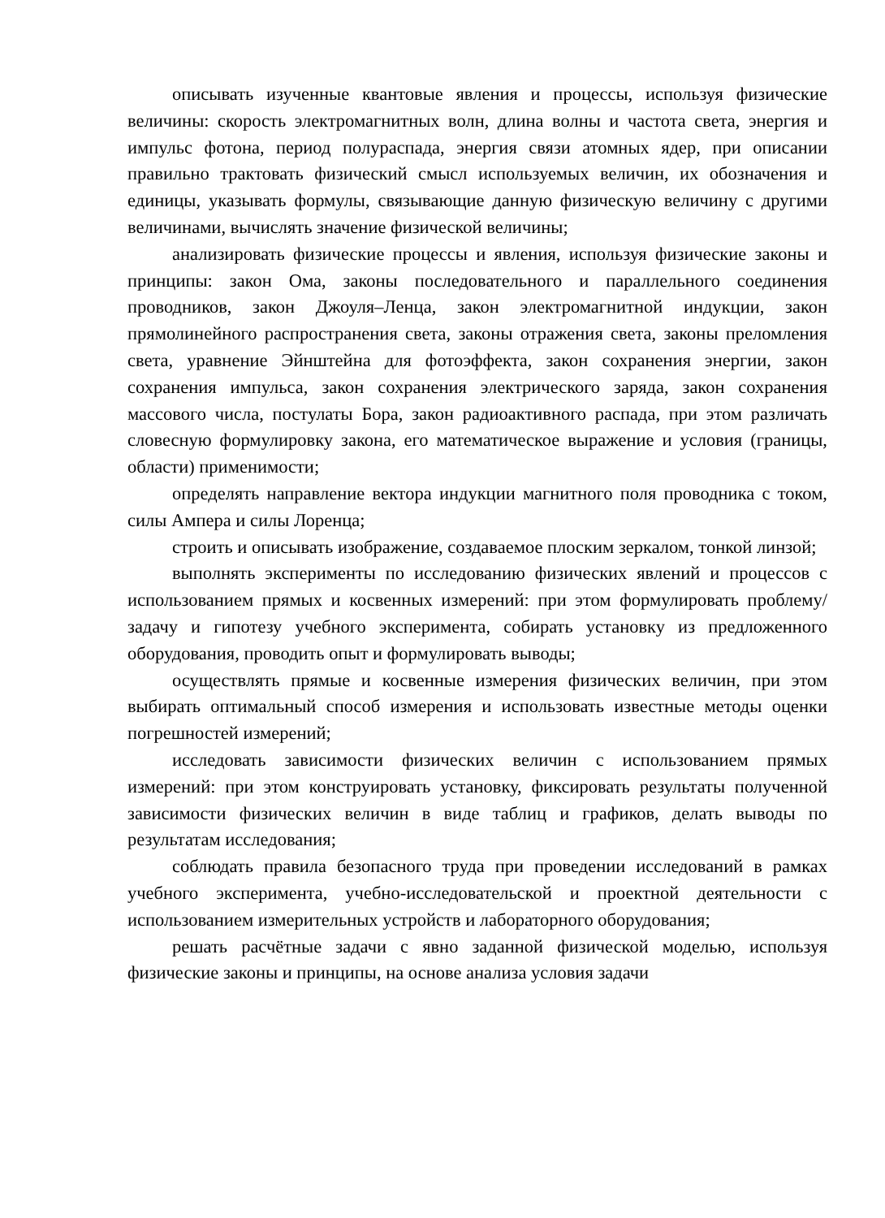описывать изученные квантовые явления и процессы, используя физические величины: скорость электромагнитных волн, длина волны и частота света, энергия и импульс фотона, период полураспада, энергия связи атомных ядер, при описании правильно трактовать физический смысл используемых величин, их обозначения и единицы, указывать формулы, связывающие данную физическую величину с другими величинами, вычислять значение физической величины;
анализировать физические процессы и явления, используя физические законы и принципы: закон Ома, законы последовательного и параллельного соединения проводников, закон Джоуля–Ленца, закон электромагнитной индукции, закон прямолинейного распространения света, законы отражения света, законы преломления света, уравнение Эйнштейна для фотоэффекта, закон сохранения энергии, закон сохранения импульса, закон сохранения электрического заряда, закон сохранения массового числа, постулаты Бора, закон радиоактивного распада, при этом различать словесную формулировку закона, его математическое выражение и условия (границы, области) применимости;
определять направление вектора индукции магнитного поля проводника с током, силы Ампера и силы Лоренца;
строить и описывать изображение, создаваемое плоским зеркалом, тонкой линзой;
выполнять эксперименты по исследованию физических явлений и процессов с использованием прямых и косвенных измерений: при этом формулировать проблему/задачу и гипотезу учебного эксперимента, собирать установку из предложенного оборудования, проводить опыт и формулировать выводы;
осуществлять прямые и косвенные измерения физических величин, при этом выбирать оптимальный способ измерения и использовать известные методы оценки погрешностей измерений;
исследовать зависимости физических величин с использованием прямых измерений: при этом конструировать установку, фиксировать результаты полученной зависимости физических величин в виде таблиц и графиков, делать выводы по результатам исследования;
соблюдать правила безопасного труда при проведении исследований в рамках учебного эксперимента, учебно-исследовательской и проектной деятельности с использованием измерительных устройств и лабораторного оборудования;
решать расчётные задачи с явно заданной физической моделью, используя физические законы и принципы, на основе анализа условия задачи